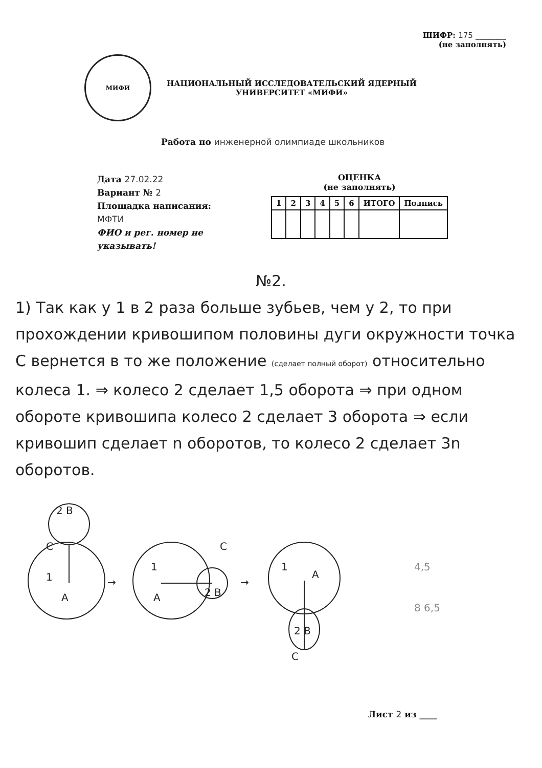ШИФР: 175 ________
(не заполнять)
МИФИ
НАЦИОНАЛЬНЫЙ ИССЛЕДОВАТЕЛЬСКИЙ ЯДЕРНЫЙ
УНИВЕРСИТЕТ «МИФИ»
Работа по инженерной олимпиаде школьников
Дата 27.02.22
Вариант № 2
Площадка написания:
МФТИ
ФИО и рег. номер не указывать!
ОЦЕНКА
(не заполнять)
| 1 | 2 | 3 | 4 | 5 | 6 | ИТОГО | Подпись |
| --- | --- | --- | --- | --- | --- | --- | --- |
№2.
1) Так как у 1 в 2 раза больше зубьев, чем у 2, то при прохождении кривошипом половины дуги окружности точка C вернется в то же положение (сделает полный оборот) относительно колеса 1. ⇒ колесо 2 сделает 1,5 оборота ⇒ при одном обороте кривошипа колесо 2 сделает 3 оборота ⇒ если кривошип сделает n оборотов, то колесо 2 сделает 3n оборотов.
2 B
C
1
A
→
C
A
2 B
1
→
1
A
2 B
C
4,5
8 6,5
Лист 2 из ____